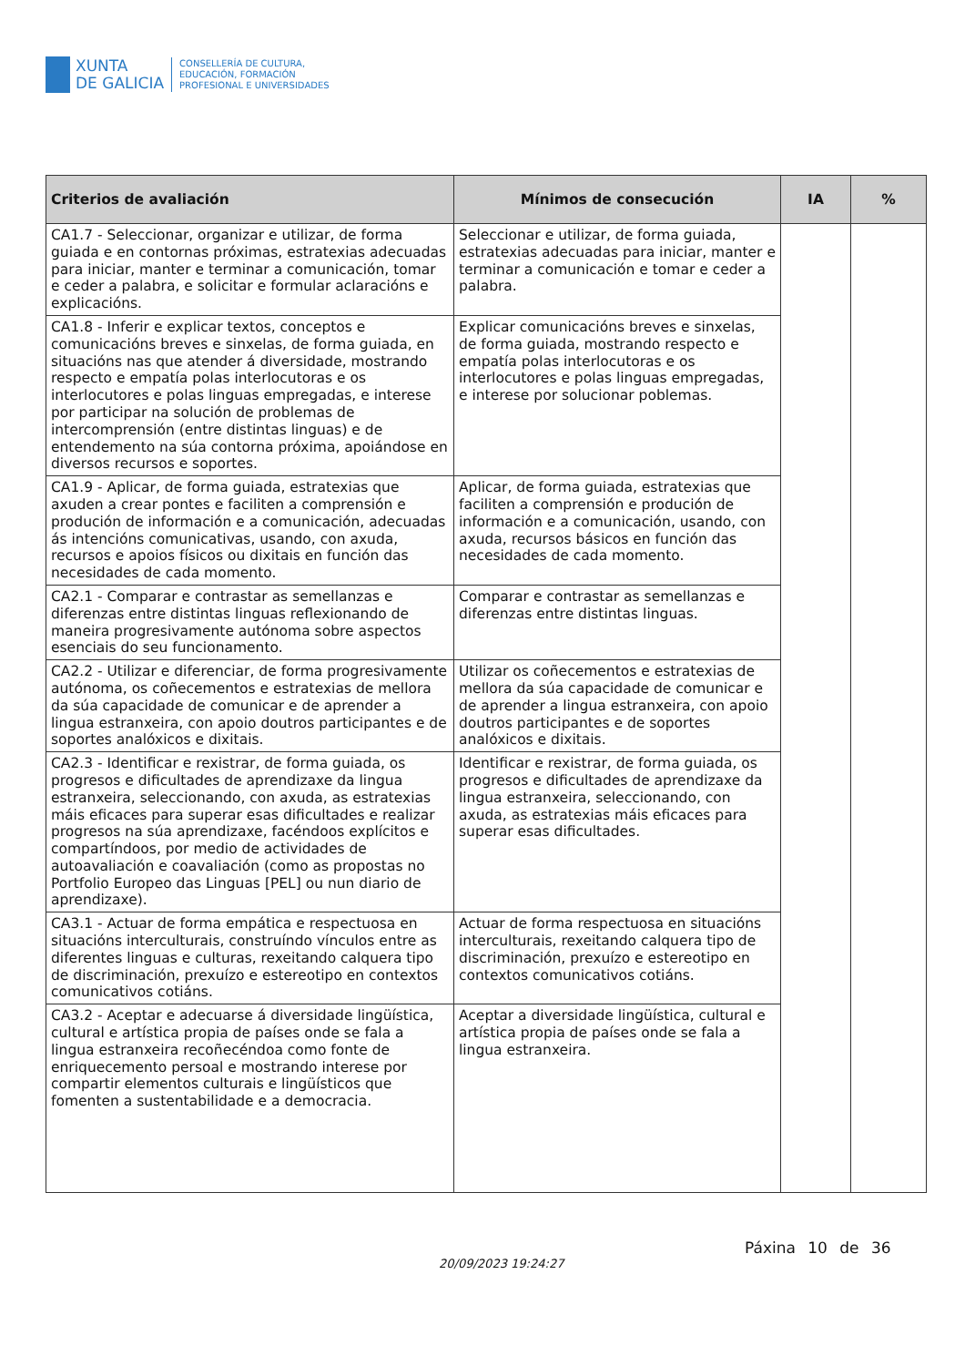XUNTA
DE GALICIA
CONSELLERÍA DE CULTURA,
EDUCACIÓN, FORMACIÓN
PROFESIONAL E UNIVERSIDADES
| Criterios de avaliación | Mínimos de consecución | IA | % |
| --- | --- | --- | --- |
| CA1.7 - Seleccionar, organizar e utilizar, de forma guiada e en contornas próximas, estratexias adecuadas para iniciar, manter e terminar a comunicación, tomar e ceder a palabra, e solicitar e formular aclaracións e explicacións. | Seleccionar e utilizar, de forma guiada, estratexias adecuadas para iniciar, manter e terminar a comunicación e tomar e ceder a palabra. | | |
| CA1.8 - Inferir e explicar textos, conceptos e comunicacións breves e sinxelas, de forma guiada, en situacións nas que atender á diversidade, mostrando respecto e empatía polas interlocutoras e os interlocutores e polas linguas empregadas, e interese por participar na solución de problemas de intercomprensión (entre distintas linguas) e de entendemento na súa contorna próxima, apoiándose en diversos recursos e soportes. | Explicar comunicacións breves e sinxelas, de forma guiada, mostrando respecto e empatía polas interlocutoras e os interlocutores e polas linguas empregadas, e interese por solucionar poblemas. | | |
| CA1.9 - Aplicar, de forma guiada, estratexias que axuden a crear pontes e faciliten a comprensión e produción de información e a comunicación, adecuadas ás intencións comunicativas, usando, con axuda, recursos e apoios físicos ou dixitais en función das necesidades de cada momento. | Aplicar, de forma guiada, estratexias que faciliten a comprensión e produción de información e a comunicación, usando, con axuda, recursos básicos en función das necesidades de cada momento. | | |
| CA2.1 - Comparar e contrastar as semellanzas e diferenzas entre distintas linguas reflexionando de maneira progresivamente autónoma sobre aspectos esenciais do seu funcionamento. | Comparar e contrastar as semellanzas e diferenzas entre distintas linguas. | | |
| CA2.2 - Utilizar e diferenciar, de forma progresivamente autónoma, os coñecementos e estratexias de mellora da súa capacidade de comunicar e de aprender a lingua estranxeira, con apoio doutros participantes e de soportes analóxicos e dixitais. | Utilizar os coñecementos e estratexias de mellora da súa capacidade de comunicar e de aprender a lingua estranxeira, con apoio doutros participantes e de soportes analóxicos e dixitais. | | |
| CA2.3 - Identificar e rexistrar, de forma guiada, os progresos e dificultades de aprendizaxe da lingua estranxeira, seleccionando, con axuda, as estratexias máis eficaces para superar esas dificultades e realizar progresos na súa aprendizaxe, facéndoos explícitos e compartíndoos, por medio de actividades de autoavaliación e coavaliación (como as propostas no Portfolio Europeo das Linguas [PEL] ou nun diario de aprendizaxe). | Identificar e rexistrar, de forma guiada, os progresos e dificultades de aprendizaxe da lingua estranxeira, seleccionando, con axuda, as estratexias máis eficaces para superar esas dificultades. | | |
| CA3.1 - Actuar de forma empática e respectuosa en situacións interculturais, construíndo vínculos entre as diferentes linguas e culturas, rexeitando calquera tipo de discriminación, prexuízo e estereotipo en contextos comunicativos cotiáns. | Actuar de forma respectuosa en situacións interculturais, rexeitando calquera tipo de discriminación, prexuízo e estereotipo en contextos comunicativos cotiáns. | | |
| CA3.2 - Aceptar e adecuarse á diversidade lingüística, cultural e artística propia de países onde se fala a lingua estranxeira recoñecéndoa como fonte de enriquecemento persoal e mostrando interese por compartir elementos culturais e lingüísticos que fomenten a sustentabilidade e a democracia. | Aceptar a diversidade lingüística, cultural e artística propia de países onde se fala a lingua estranxeira. | | |
20/09/2023 19:24:27
Páxina 10 de 36